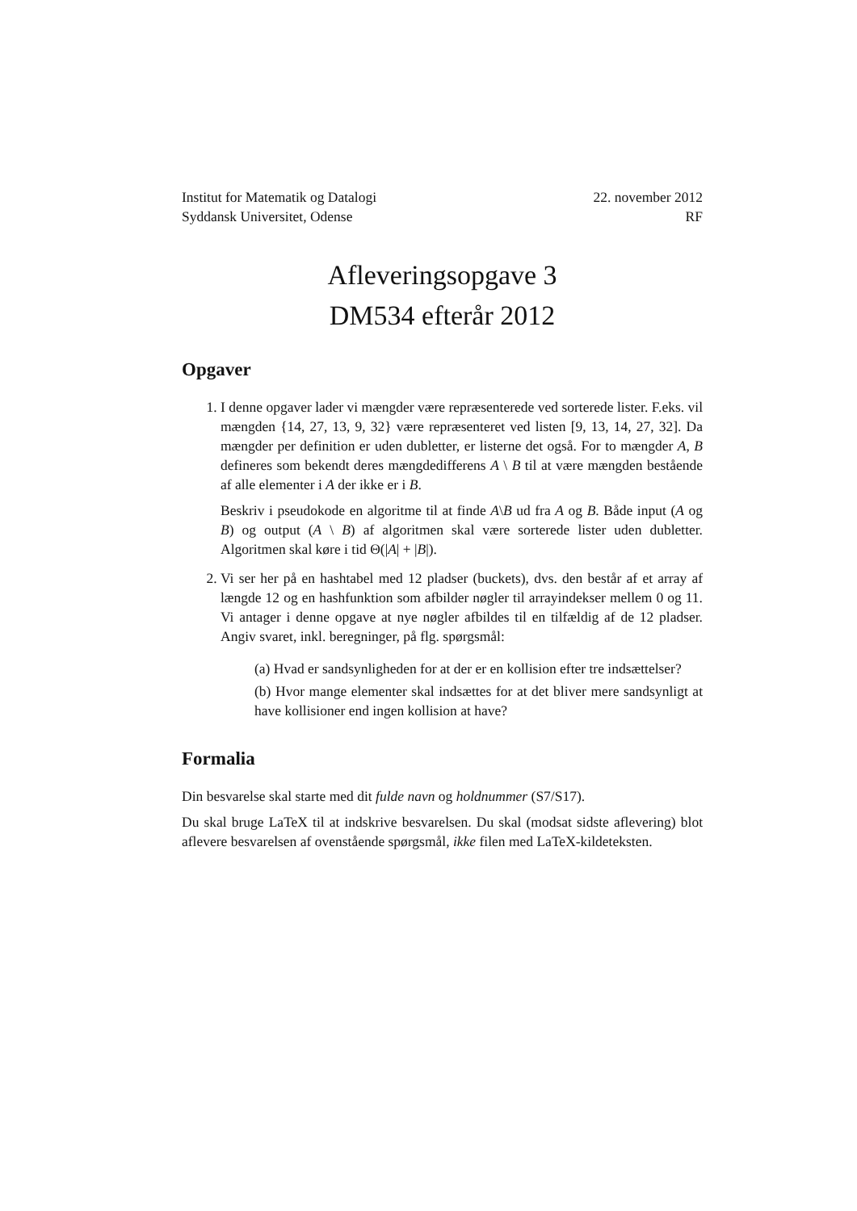Institut for Matematik og Datalogi
Syddansk Universitet, Odense
22. november 2012
RF
Afleveringsopgave 3
DM534 efterår 2012
Opgaver
1. I denne opgaver lader vi mængder være repræsenterede ved sorterede lister. F.eks. vil mængden {14, 27, 13, 9, 32} være repræsenteret ved listen [9, 13, 14, 27, 32]. Da mængder per definition er uden dubletter, er listerne det også. For to mængder A, B defineres som bekendt deres mængdedifferens A \ B til at være mængden bestående af alle elementer i A der ikke er i B.
Beskriv i pseudokode en algoritme til at finde A\B ud fra A og B. Både input (A og B) og output (A \ B) af algoritmen skal være sorterede lister uden dubletter. Algoritmen skal køre i tid Θ(|A| + |B|).
2. Vi ser her på en hashtabel med 12 pladser (buckets), dvs. den består af et array af længde 12 og en hashfunktion som afbilder nøgler til arrayindekser mellem 0 og 11. Vi antager i denne opgave at nye nøgler afbildes til en tilfældig af de 12 pladser. Angiv svaret, inkl. beregninger, på flg. spørgsmål:
(a) Hvad er sandsynligheden for at der er en kollision efter tre indsættelser?
(b) Hvor mange elementer skal indsættes for at det bliver mere sandsynligt at have kollisioner end ingen kollision at have?
Formalia
Din besvarelse skal starte med dit fulde navn og holdnummer (S7/S17).
Du skal bruge LaTeX til at indskrive besvarelsen. Du skal (modsat sidste aflevering) blot aflevere besvarelsen af ovenstående spørgsmål, ikke filen med LaTeX-kildeteksten.